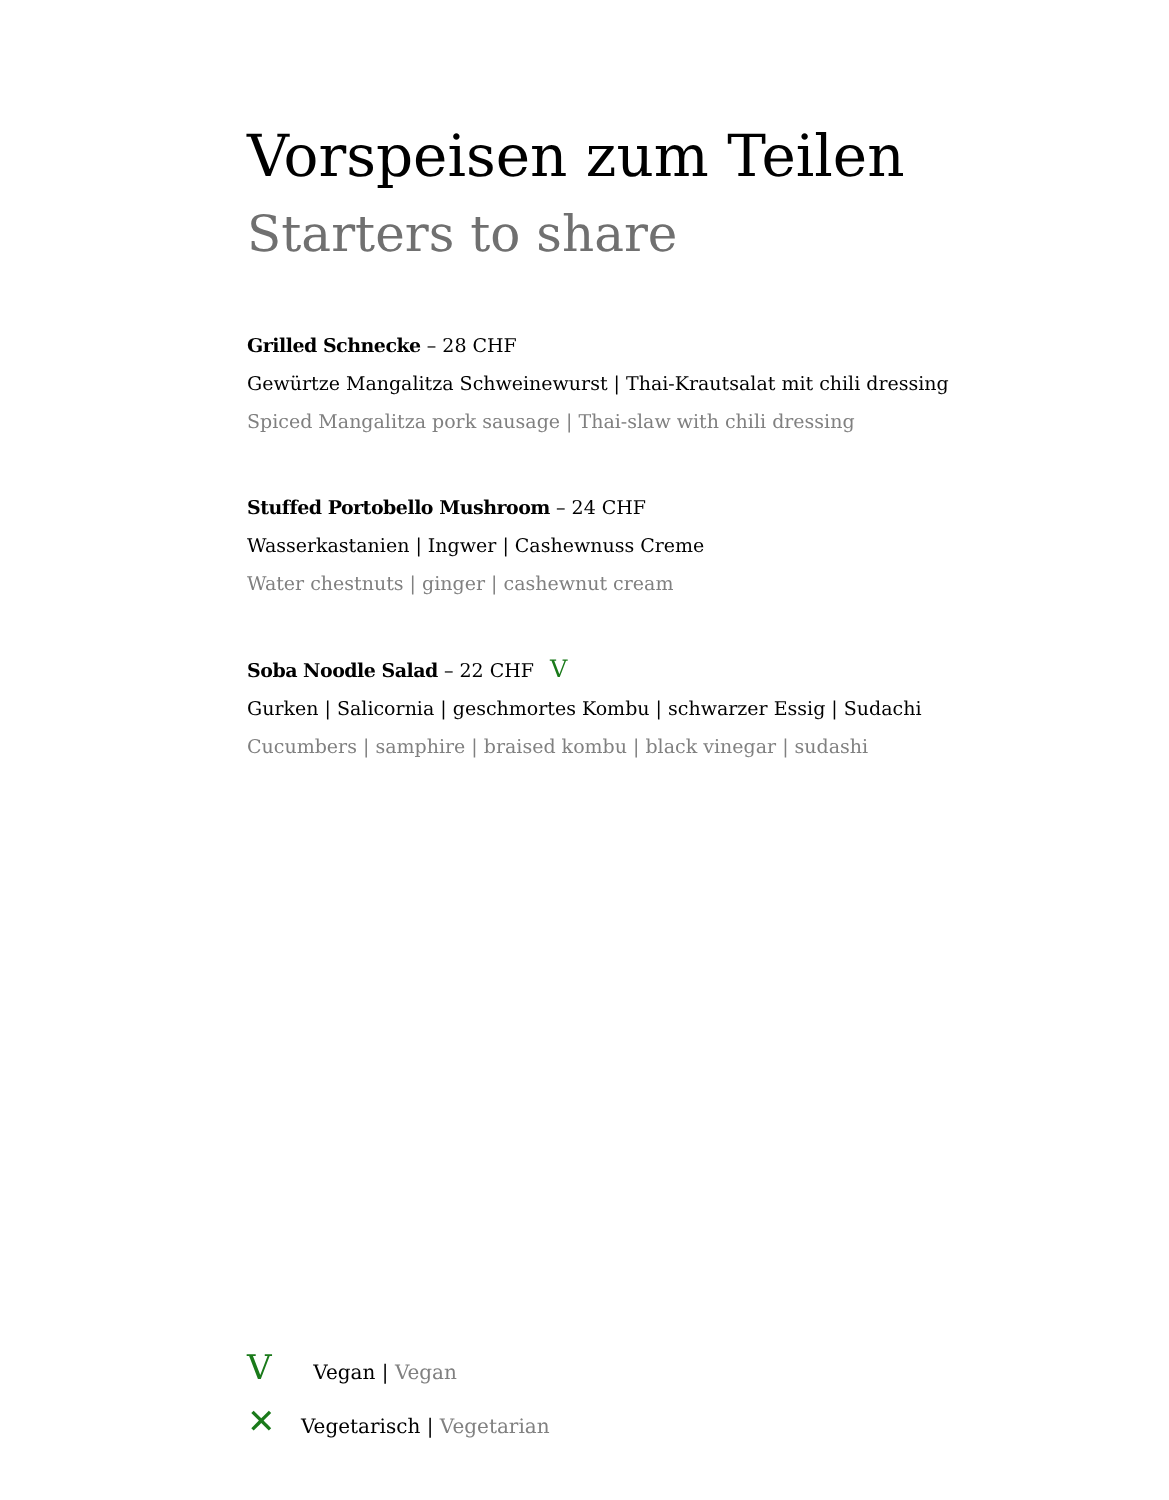Vorspeisen zum Teilen
Starters to share
Grilled Schnecke – 28 CHF
Gewürtze Mangalitza Schweinewurst | Thai-Krautsalat mit chili dressing
Spiced Mangalitza pork sausage | Thai-slaw with chili dressing
Stuffed Portobello Mushroom – 24 CHF
Wasserkastanien | Ingwer | Cashewnuss Creme
Water chestnuts | ginger | cashewnut cream
Soba Noodle Salad – 22 CHF V
Gurken | Salicornia | geschmortes Kombu | schwarzer Essig | Sudachi
Cucumbers | samphire | braised kombu | black vinegar | sudashi
V Vegan | Vegan
✕ Vegetarisch | Vegetarian